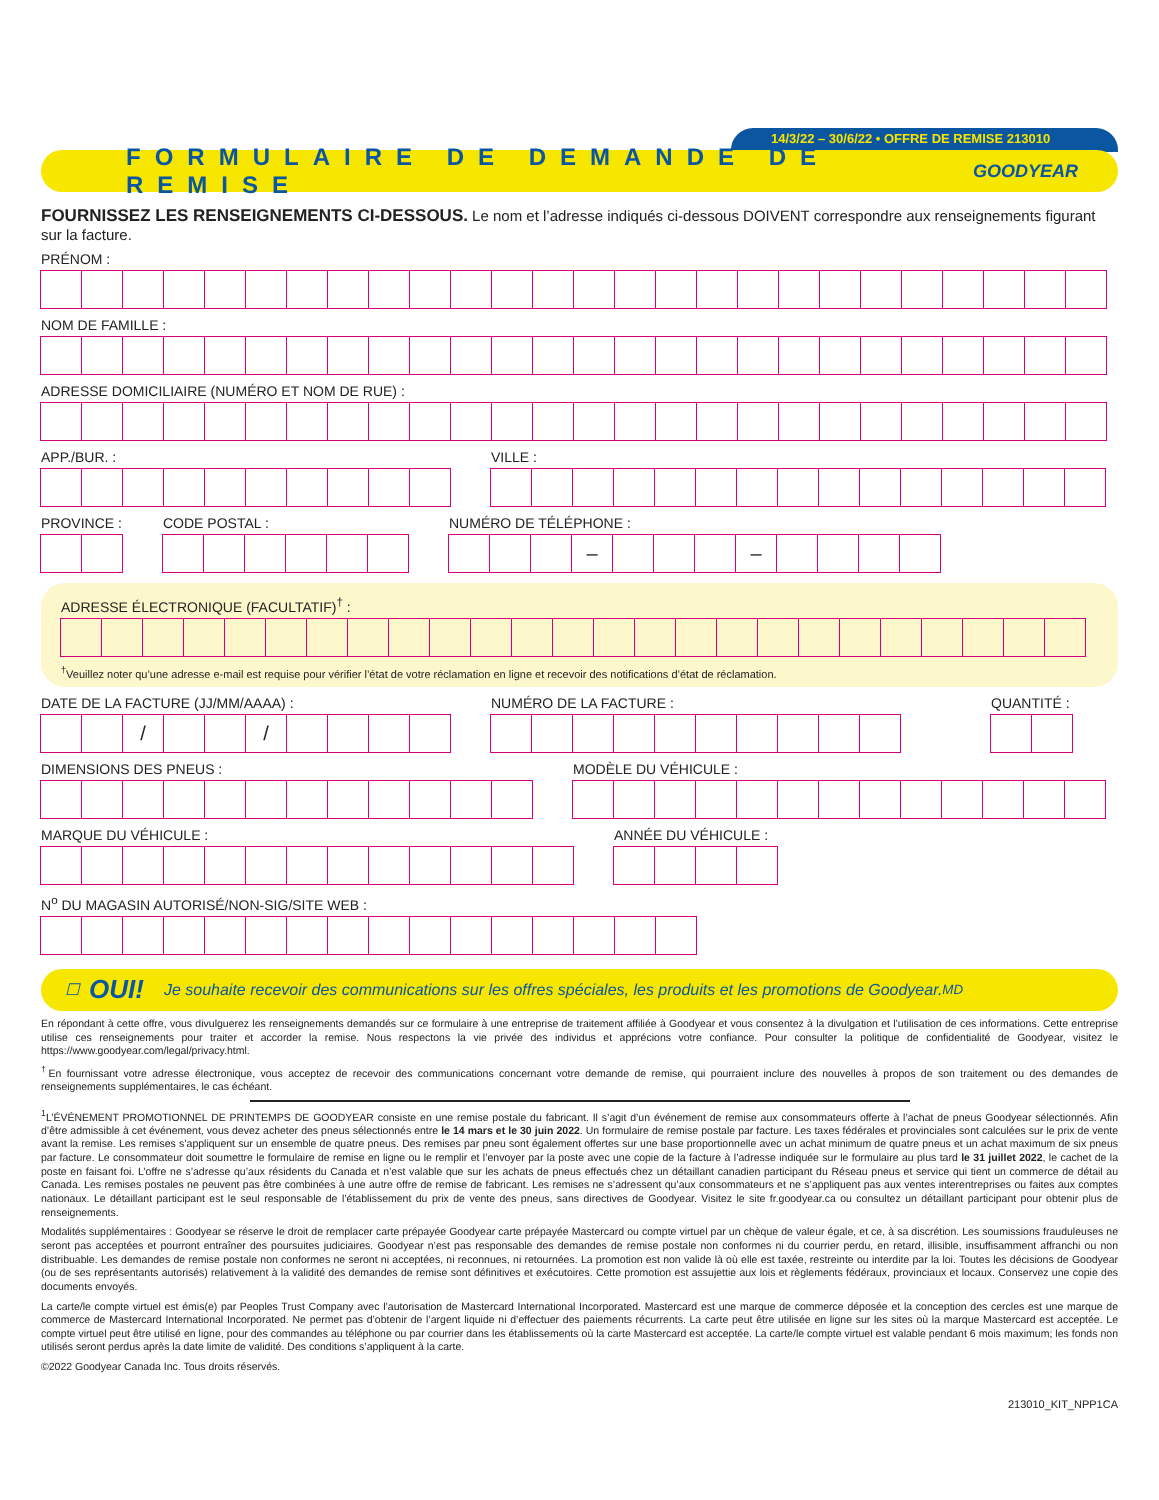14/3/22 – 30/6/22 • OFFRE DE REMISE 213010
FORMULAIRE DE DEMANDE DE REMISE
GOODYEAR
FOURNISSEZ LES RENSEIGNEMENTS CI-DESSOUS. Le nom et l’adresse indiqués ci-dessous DOIVENT correspondre aux renseignements figurant sur la facture.
PRÉNOM :
NOM DE FAMILLE :
ADRESSE DOMICILIAIRE (NUMÉRO ET NOM DE RUE) :
APP./BUR. : VILLE :
PROVINCE : CODE POSTAL : NUMÉRO DE TÉLÉPHONE :
– –
ADRESSE ÉLECTRONIQUE (FACULTATIF)<sup>†</sup> :
<sup>†</sup> Veuillez noter qu’une adresse e-mail est requise pour vérifier l’état de votre réclamation en ligne et recevoir des notifications d’état de réclamation.
DATE DE LA FACTURE (JJ/MM/AAAA) :
/ /
NUMÉRO DE LA FACTURE : QUANTITÉ :
DIMENSIONS DES PNEUS : MODÈLE DU VÉHICULE :
MARQUE DU VÉHICULE : ANNÉE DU VÉHICULE :
N<sup>o</sup> DU MAGASIN AUTORISÉ/NON-SIG/SITE WEB :
☐ OUI! Je souhaite recevoir des communications sur les offres spéciales, les produits et les promotions de Goodyear.<sup>MD</sup>
En répondant à cette offre, vous divulguerez les renseignements demandés sur ce formulaire à une entreprise de traitement affiliée à Goodyear et vous consentez à la divulgation et l’utilisation de ces informations. Cette entreprise utilise ces renseignements pour traiter et accorder la remise. Nous respectons la vie privée des individus et apprécions votre confiance. Pour consulter la politique de confidentialité de Goodyear, visitez le https://www.goodyear.com/legal/privacy.html.
<sup>†</sup> En fournissant votre adresse électronique, vous acceptez de recevoir des communications concernant votre demande de remise, qui pourraient inclure des nouvelles à propos de son traitement ou des demandes de renseignements supplémentaires, le cas échéant.
<sup>1</sup> L’ÉVÉNEMENT PROMOTIONNEL DE PRINTEMPS DE GOODYEAR consiste en une remise postale du fabricant. Il s’agit d’un événement de remise aux consommateurs offerte à l’achat de pneus Goodyear sélectionnés. Afin d’être admissible à cet événement, vous devez acheter des pneus sélectionnés entre le 14 mars et le 30 juin 2022. Un formulaire de remise postale par facture. Les taxes fédérales et provinciales sont calculées sur le prix de vente avant la remise. Les remises s’appliquent sur un ensemble de quatre pneus. Des remises par pneu sont également offertes sur une base proportionnelle avec un achat minimum de quatre pneus et un achat maximum de six pneus par facture. Le consommateur doit soumettre le formulaire de remise en ligne ou le remplir et l’envoyer par la poste avec une copie de la facture à l’adresse indiquée sur le formulaire au plus tard le 31 juillet 2022, le cachet de la poste en faisant foi. L’offre ne s’adresse qu’aux résidents du Canada et n’est valable que sur les achats de pneus effectués chez un détaillant canadien participant du Réseau pneus et service qui tient un commerce de détail au Canada. Les remises postales ne peuvent pas être combinées à une autre offre de remise de fabricant. Les remises ne s’adressent qu’aux consommateurs et ne s’appliquent pas aux ventes interentreprises ou faites aux comptes nationaux. Le détaillant participant est le seul responsable de l’établissement du prix de vente des pneus, sans directives de Goodyear. Visitez le site fr.goodyear.ca ou consultez un détaillant participant pour obtenir plus de renseignements.
Modalités supplémentaires : Goodyear se réserve le droit de remplacer carte prépayée Goodyear carte prépayée Mastercard ou compte virtuel par un chèque de valeur égale, et ce, à sa discrétion. Les soumissions frauduleuses ne seront pas acceptées et pourront entraîner des poursuites judiciaires. Goodyear n’est pas responsable des demandes de remise postale non conformes ni du courrier perdu, en retard, illisible, insuffisamment affranchi ou non distribuable. Les demandes de remise postale non conformes ne seront ni acceptées, ni reconnues, ni retournées. La promotion est non valide là où elle est taxée, restreinte ou interdite par la loi. Toutes les décisions de Goodyear (ou de ses représentants autorisés) relativement à la validité des demandes de remise sont définitives et exécutoires. Cette promotion est assujettie aux lois et règlements fédéraux, provinciaux et locaux. Conservez une copie des documents envoyés.
La carte/le compte virtuel est émis(e) par Peoples Trust Company avec l’autorisation de Mastercard International Incorporated. Mastercard est une marque de commerce déposée et la conception des cercles est une marque de commerce de Mastercard International Incorporated. Ne permet pas d’obtenir de l’argent liquide ni d’effectuer des paiements récurrents. La carte peut être utilisée en ligne sur les sites où la marque Mastercard est acceptée. Le compte virtuel peut être utilisé en ligne, pour des commandes au téléphone ou par courrier dans les établissements où la carte Mastercard est acceptée. La carte/le compte virtuel est valable pendant 6 mois maximum; les fonds non utilisés seront perdus après la date limite de validité. Des conditions s’appliquent à la carte.
©2022 Goodyear Canada Inc. Tous droits réservés.
213010_KIT_NPP1CA